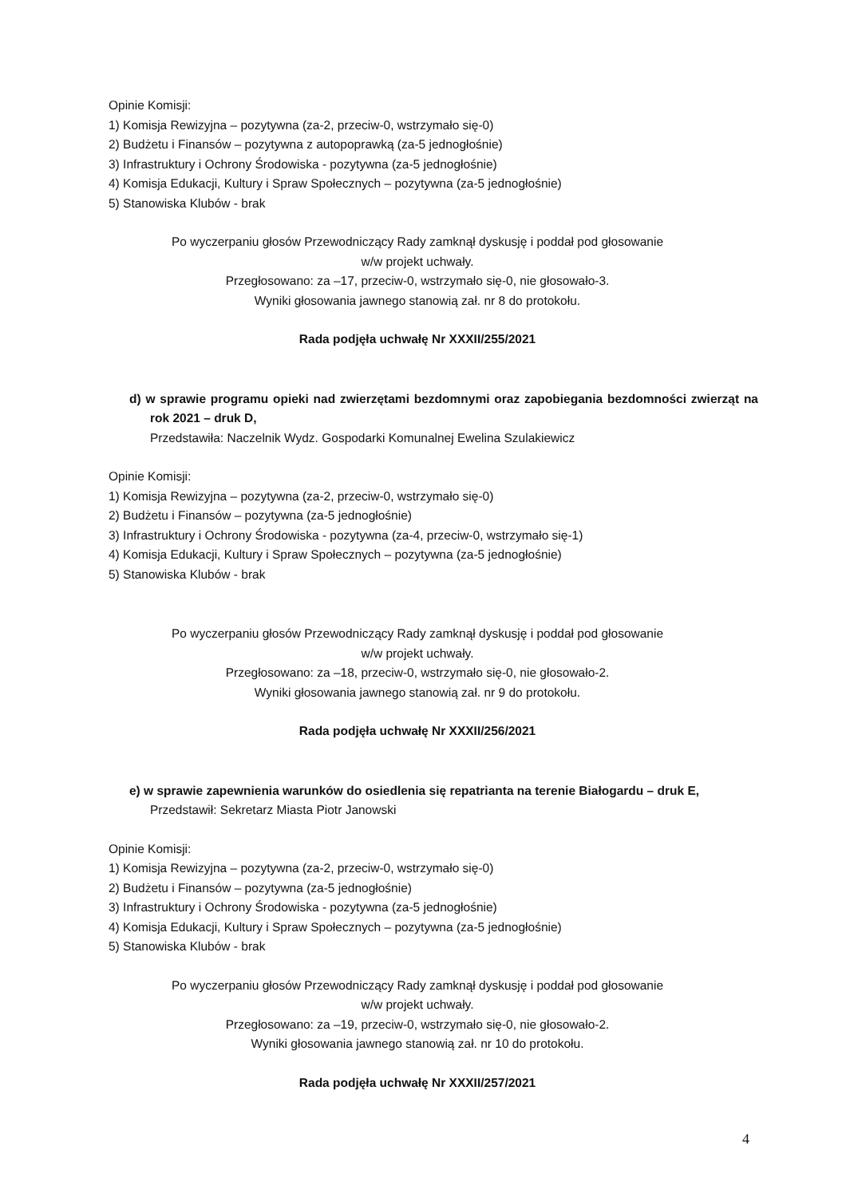Opinie Komisji:
1) Komisja Rewizyjna – pozytywna (za-2, przeciw-0, wstrzymało się-0)
2) Budżetu i Finansów – pozytywna z autopoprawką (za-5 jednogłośnie)
3) Infrastruktury i Ochrony Środowiska - pozytywna (za-5 jednogłośnie)
4) Komisja Edukacji, Kultury i Spraw Społecznych – pozytywna (za-5 jednogłośnie)
5) Stanowiska Klubów - brak
Po wyczerpaniu głosów Przewodniczący Rady zamknął dyskusję i poddał pod głosowanie
w/w projekt uchwały.
Przegłosowano: za –17, przeciw-0, wstrzymało się-0, nie głosowało-3.
Wyniki głosowania jawnego stanowią zał. nr 8 do protokołu.
Rada podjęła uchwałę Nr XXXII/255/2021
d) w sprawie programu opieki nad zwierzętami bezdomnymi oraz zapobiegania bezdomności zwierząt na rok 2021 – druk D,
Przedstawiła: Naczelnik Wydz. Gospodarki Komunalnej Ewelina Szulakiewicz
Opinie Komisji:
1) Komisja Rewizyjna – pozytywna (za-2, przeciw-0, wstrzymało się-0)
2) Budżetu i Finansów – pozytywna (za-5 jednogłośnie)
3) Infrastruktury i Ochrony Środowiska - pozytywna (za-4, przeciw-0, wstrzymało się-1)
4) Komisja Edukacji, Kultury i Spraw Społecznych – pozytywna (za-5 jednogłośnie)
5) Stanowiska Klubów - brak
Po wyczerpaniu głosów Przewodniczący Rady zamknął dyskusję i poddał pod głosowanie
w/w projekt uchwały.
Przegłosowano: za –18, przeciw-0, wstrzymało się-0, nie głosowało-2.
Wyniki głosowania jawnego stanowią zał. nr 9 do protokołu.
Rada podjęła uchwałę Nr XXXII/256/2021
e) w sprawie zapewnienia warunków do osiedlenia się repatrianta na terenie Białogardu – druk E,
Przedstawił: Sekretarz Miasta Piotr Janowski
Opinie Komisji:
1) Komisja Rewizyjna – pozytywna (za-2, przeciw-0, wstrzymało się-0)
2) Budżetu i Finansów – pozytywna (za-5 jednogłośnie)
3) Infrastruktury i Ochrony Środowiska - pozytywna (za-5 jednogłośnie)
4) Komisja Edukacji, Kultury i Spraw Społecznych – pozytywna (za-5 jednogłośnie)
5) Stanowiska Klubów - brak
Po wyczerpaniu głosów Przewodniczący Rady zamknął dyskusję i poddał pod głosowanie
w/w projekt uchwały.
Przegłosowano: za –19, przeciw-0, wstrzymało się-0, nie głosowało-2.
Wyniki głosowania jawnego stanowią zał. nr 10 do protokołu.
Rada podjęła uchwałę Nr XXXII/257/2021
4